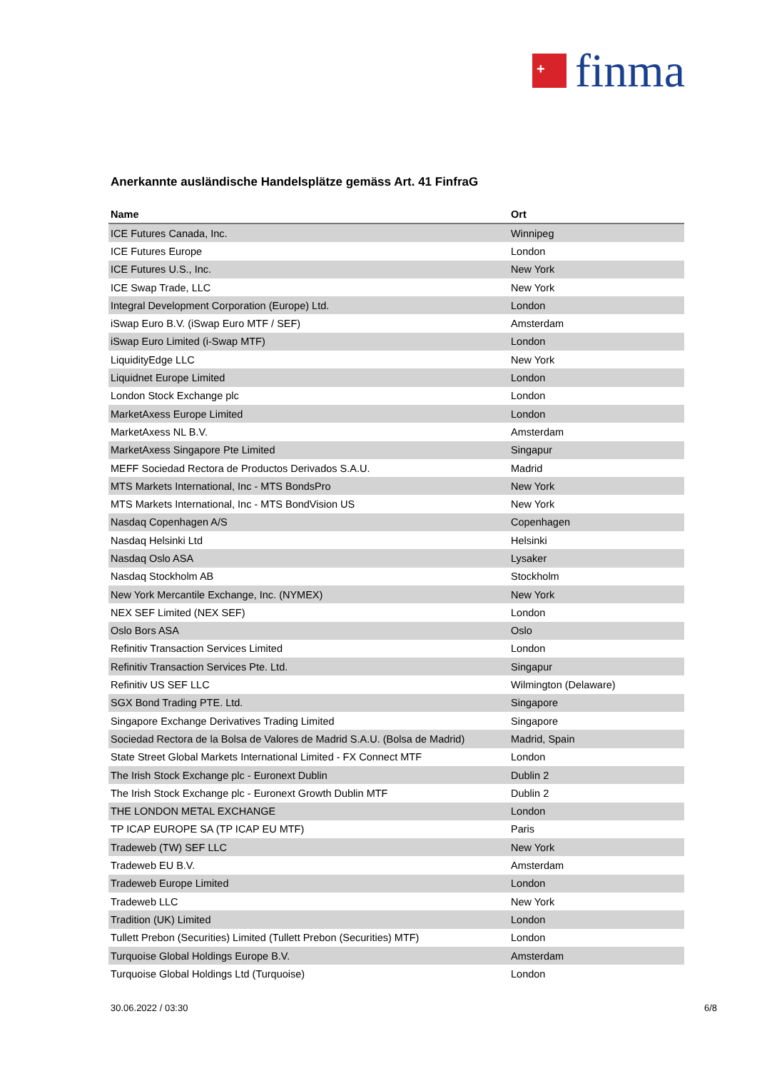+
finma
Anerkannte ausländische Handelsplätze gemäss Art. 41 FinfraG
| Name | Ort |
| --- | --- |
| ICE Futures Canada, Inc. | Winnipeg |
| ICE Futures Europe | London |
| ICE Futures U.S., Inc. | New York |
| ICE Swap Trade, LLC | New York |
| Integral Development Corporation (Europe) Ltd. | London |
| iSwap Euro B.V. (iSwap Euro MTF / SEF) | Amsterdam |
| iSwap Euro Limited (i-Swap MTF) | London |
| LiquidityEdge LLC | New York |
| Liquidnet Europe Limited | London |
| London Stock Exchange plc | London |
| MarketAxess Europe Limited | London |
| MarketAxess NL B.V. | Amsterdam |
| MarketAxess Singapore Pte Limited | Singapur |
| MEFF Sociedad Rectora de Productos Derivados S.A.U. | Madrid |
| MTS Markets International, Inc - MTS BondsPro | New York |
| MTS Markets International, Inc - MTS BondVision US | New York |
| Nasdaq Copenhagen A/S | Copenhagen |
| Nasdaq Helsinki Ltd | Helsinki |
| Nasdaq Oslo ASA | Lysaker |
| Nasdaq Stockholm AB | Stockholm |
| New York Mercantile Exchange, Inc. (NYMEX) | New York |
| NEX SEF Limited (NEX SEF) | London |
| Oslo Bors ASA | Oslo |
| Refinitiv Transaction Services Limited | London |
| Refinitiv Transaction Services Pte. Ltd. | Singapur |
| Refinitiv US SEF LLC | Wilmington (Delaware) |
| SGX Bond Trading PTE. Ltd. | Singapore |
| Singapore Exchange Derivatives Trading Limited | Singapore |
| Sociedad Rectora de la Bolsa de Valores de Madrid S.A.U. (Bolsa de Madrid) | Madrid, Spain |
| State Street Global Markets International Limited - FX Connect MTF | London |
| The Irish Stock Exchange plc - Euronext Dublin | Dublin 2 |
| The Irish Stock Exchange plc - Euronext Growth Dublin MTF | Dublin 2 |
| THE LONDON METAL EXCHANGE | London |
| TP ICAP EUROPE SA (TP ICAP EU MTF) | Paris |
| Tradeweb (TW) SEF LLC | New York |
| Tradeweb EU B.V. | Amsterdam |
| Tradeweb Europe Limited | London |
| Tradeweb LLC | New York |
| Tradition (UK) Limited | London |
| Tullett Prebon (Securities) Limited (Tullett Prebon (Securities) MTF) | London |
| Turquoise Global Holdings Europe B.V. | Amsterdam |
| Turquoise Global Holdings Ltd (Turquoise) | London |
30.06.2022 / 03:30 6/8